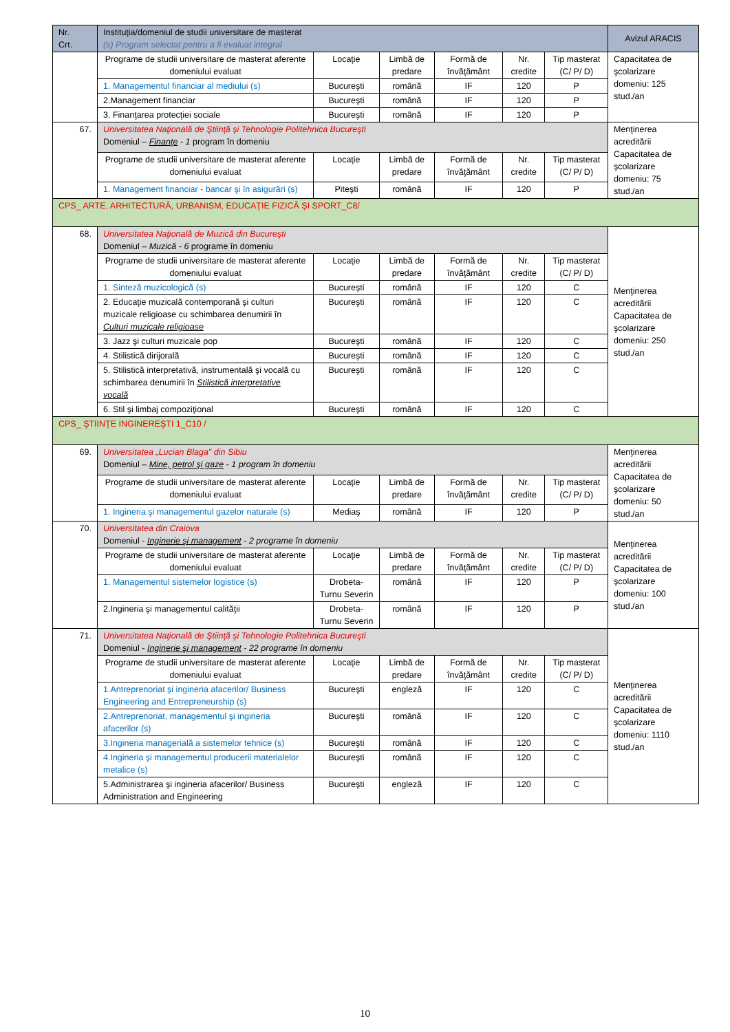| Nr. Crt. | Instituţia/domeniul de studii universitare de masterat (s) Program selectat pentru a fi evaluat integral | | | | | | Avizul ARACIS |
| --- | --- | --- | --- | --- | --- | --- | --- |
| | Programe de studii universitare de masterat aferente domeniului evaluat | Locaţie | Limbă de predare | Formă de învăţământ | Nr. credite | Tip masterat (C/ P/ D) | Capacitatea de şcolarizare domeniu: 125 stud./an |
| | 1. Managementul financiar al mediului (s) | Bucureşti | română | IF | 120 | P | |
| | 2.Management financiar | Bucureşti | română | IF | 120 | P | |
| | 3. Finanţarea protecţiei sociale | Bucureşti | română | IF | 120 | P | |
| 67. | Universitatea Naţională de Ştiinţă şi Tehnologie Politehnica Bucureşti Domeniul – Finanţe - 1 program în domeniu | | | | | | Menţinerea acreditării Capacitatea de şcolarizare domeniu: 75 stud./an |
| | Programe de studii universitare de masterat aferente domeniului evaluat | Locaţie | Limbă de predare | Formă de învăţământ | Nr. credite | Tip masterat (C/ P/ D) | |
| | 1. Management financiar - bancar şi în asigurări (s) | Piteşti | română | IF | 120 | P | |
| CPS_ ARTE, ARHITECTURĂ, URBANISM, EDUCAŢIE FIZICĂ ŞI SPORT_C8/ | | | | | | | |
| 68. | Universitatea Naţională de Muzică din Bucureşti Domeniul – Muzică - 6 programe în domeniu | | | | | | Menţinerea acreditării Capacitatea de şcolarizare domeniu: 250 stud./an |
| | Programe de studii universitare de masterat aferente domeniului evaluat | Locaţie | Limbă de predare | Formă de învăţământ | Nr. credite | Tip masterat (C/ P/ D) | |
| | 1. Sinteză muzicologică (s) | Bucureşti | română | IF | 120 | C | |
| | 2. Educaţie muzicală contemporană şi culturi muzicale religioase cu schimbarea denumirii în Culturi muzicale religioase | Bucureşti | română | IF | 120 | C | |
| | 3. Jazz şi culturi muzicale pop | Bucureşti | română | IF | 120 | C | |
| | 4. Stilistică dirijorală | Bucureşti | română | IF | 120 | C | |
| | 5. Stilistică interpretativă, instrumentală şi vocală cu schimbarea denumirii în Stilistică interpretative vocală | Bucureşti | română | IF | 120 | C | |
| | 6. Stil şi limbaj compoziţional | Bucureşti | română | IF | 120 | C | |
| CPS_ ŞTIINŢE INGINEREŞTI 1_C10 / | | | | | | | |
| 69. | Universitatea „Lucian Blaga" din Sibiu Domeniul – Mine, petrol şi gaze - 1 program în domeniu | | | | | | Menţinerea acreditării Capacitatea de şcolarizare domeniu: 50 stud./an |
| | Programe de studii universitare de masterat aferente domeniului evaluat | Locaţie | Limbă de predare | Formă de învăţământ | Nr. credite | Tip masterat (C/ P/ D) | |
| | 1. Ingineria şi managementul gazelor naturale (s) | Mediaş | română | IF | 120 | P | |
| 70. | Universitatea din Craiova Domeniul - Inginerie şi management - 2 programe în domeniu | | | | | | Menţinerea acreditării Capacitatea de şcolarizare domeniu: 100 stud./an |
| | Programe de studii universitare de masterat aferente domeniului evaluat | Locaţie | Limbă de predare | Formă de învăţământ | Nr. credite | Tip masterat (C/ P/ D) | |
| | 1. Managementul sistemelor logistice (s) | Drobeta-Turnu Severin | română | IF | 120 | P | |
| | 2.Ingineria şi managementul calităţii | Drobeta-Turnu Severin | română | IF | 120 | P | |
| 71. | Universitatea Naţională de Ştiinţă şi Tehnologie Politehnica Bucureşti Domeniul - Inginerie şi management - 22 programe în domeniu | | | | | | Menţinerea acreditării Capacitatea de şcolarizare domeniu: 1110 stud./an |
| | Programe de studii universitare de masterat aferente domeniului evaluat | Locaţie | Limbă de predare | Formă de învăţământ | Nr. credite | Tip masterat (C/ P/ D) | |
| | 1.Antreprenoriat şi ingineria afacerilor/ Business Engineering and Entrepreneurship (s) | Bucureşti | engleză | IF | 120 | C | |
| | 2.Antreprenoriat, managementul şi ingineria afacerilor (s) | Bucureşti | română | IF | 120 | C | |
| | 3.Ingineria managerială a sistemelor tehnice (s) | Bucureşti | română | IF | 120 | C | |
| | 4.Ingineria şi managementul producerii materialelor metalice (s) | Bucureşti | română | IF | 120 | C | |
| | 5.Administrarea şi ingineria afacerilor/ Business Administration and Engineering | Bucureşti | engleză | IF | 120 | C | |
10